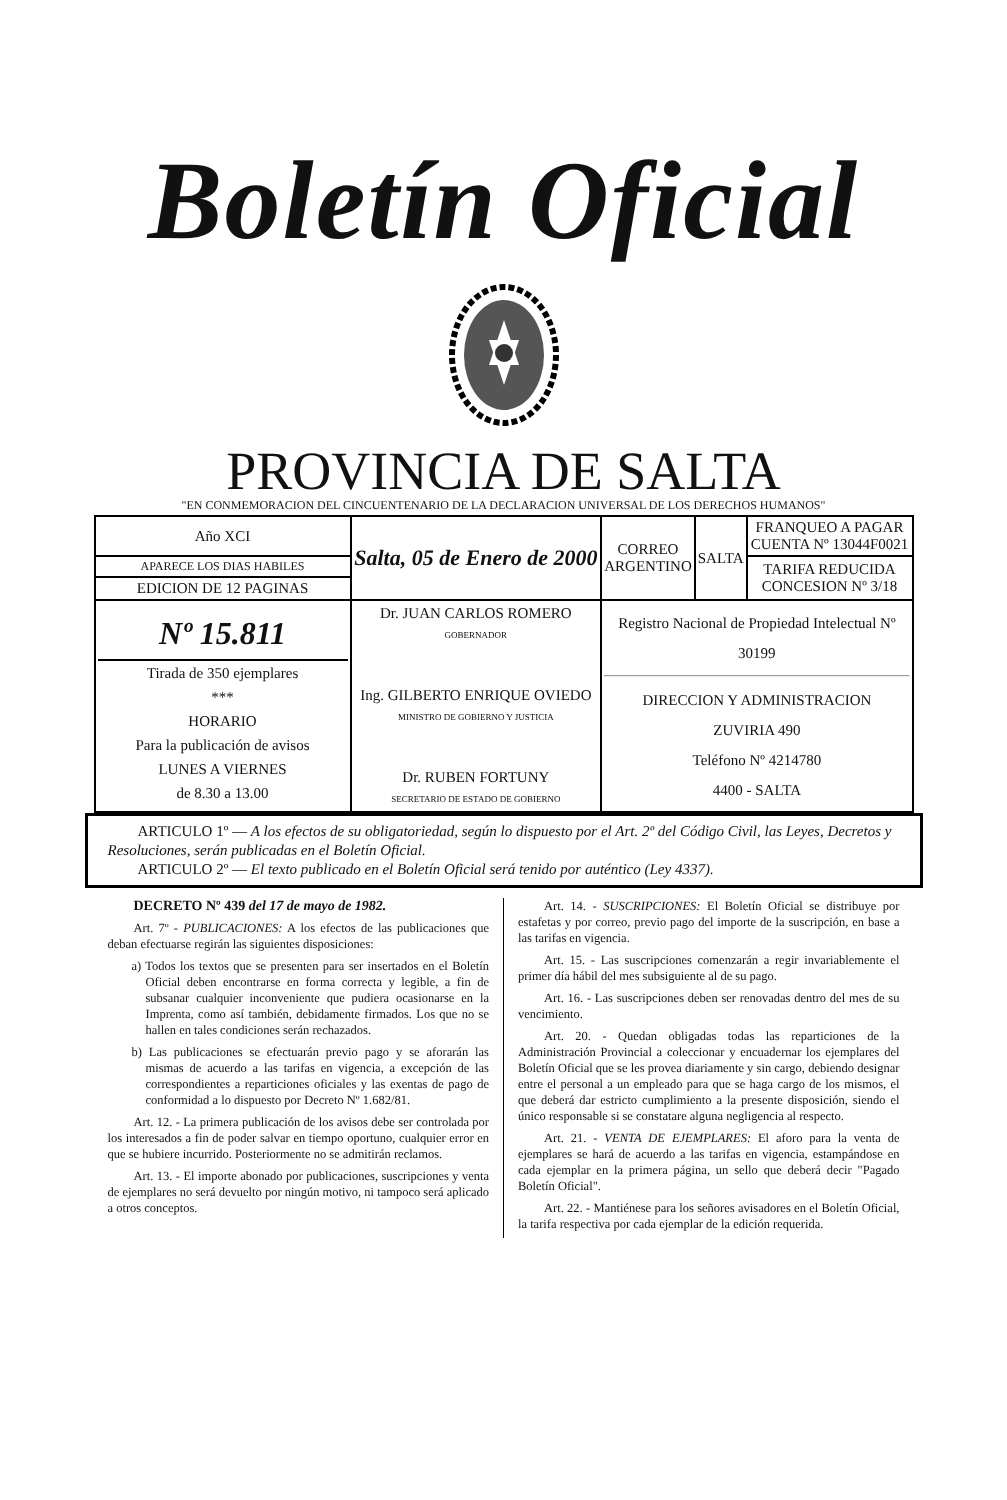Boletín Oficial
PROVINCIA DE SALTA
"EN CONMEMORACION DEL CINCUENTENARIO DE LA DECLARACION UNIVERSAL DE LOS DERECHOS HUMANOS"
| Año XCI | Salta, 05 de Enero de 2000 | CORREO ARGENTINO | SALTA | FRANQUEO A PAGAR CUENTA Nº 13044F0021 |
| APARECE LOS DIAS HABILES | | | | TARIFA REDUCIDA CONCESION Nº 3/18 |
| EDICION DE 12 PAGINAS | | | | |
| Nº 15.811 Tirada de 350 ejemplares *** HORARIO Para la publicación de avisos LUNES A VIERNES de 8.30 a 13.00 | Dr. JUAN CARLOS ROMERO GOBERNADOR Ing. GILBERTO ENRIQUE OVIEDO MINISTRO DE GOBIERNO Y JUSTICIA Dr. RUBEN FORTUNY SECRETARIO DE ESTADO DE GOBIERNO | Registro Nacional de Propiedad Intelectual Nº 30199 DIRECCION Y ADMINISTRACION ZUVIRIA 490 Teléfono Nº 4214780 4400 - SALTA | | |
ARTICULO 1º — A los efectos de su obligatoriedad, según lo dispuesto por el Art. 2º del Código Civil, las Leyes, Decretos y Resoluciones, serán publicadas en el Boletín Oficial.
ARTICULO 2º — El texto publicado en el Boletín Oficial será tenido por auténtico (Ley 4337).
DECRETO Nº 439 del 17 de mayo de 1982.
Art. 7º - PUBLICACIONES: A los efectos de las publicaciones que deban efectuarse regirán las siguientes disposiciones:
a) Todos los textos que se presenten para ser insertados en el Boletín Oficial deben encontrarse en forma correcta y legible, a fin de subsanar cualquier inconveniente que pudiera ocasionarse en la Imprenta, como así también, debidamente firmados. Los que no se hallen en tales condiciones serán rechazados.
b) Las publicaciones se efectuarán previo pago y se aforarán las mismas de acuerdo a las tarifas en vigencia, a excepción de las correspondientes a reparticiones oficiales y las exentas de pago de conformidad a lo dispuesto por Decreto Nº 1.682/81.
Art. 12. - La primera publicación de los avisos debe ser controlada por los interesados a fin de poder salvar en tiempo oportuno, cualquier error en que se hubiere incurrido. Posteriormente no se admitirán reclamos.
Art. 13. - El importe abonado por publicaciones, suscripciones y venta de ejemplares no será devuelto por ningún motivo, ni tampoco será aplicado a otros conceptos.
Art. 14. - SUSCRIPCIONES: El Boletín Oficial se distribuye por estafetas y por correo, previo pago del importe de la suscripción, en base a las tarifas en vigencia.
Art. 15. - Las suscripciones comenzarán a regir invariablemente el primer día hábil del mes subsiguiente al de su pago.
Art. 16. - Las suscripciones deben ser renovadas dentro del mes de su vencimiento.
Art. 20. - Quedan obligadas todas las reparticiones de la Administración Provincial a coleccionar y encuadernar los ejemplares del Boletín Oficial que se les provea diariamente y sin cargo, debiendo designar entre el personal a un empleado para que se haga cargo de los mismos, el que deberá dar estricto cumplimiento a la presente disposición, siendo el único responsable si se constatare alguna negligencia al respecto.
Art. 21. - VENTA DE EJEMPLARES: El aforo para la venta de ejemplares se hará de acuerdo a las tarifas en vigencia, estampándose en cada ejemplar en la primera página, un sello que deberá decir "Pagado Boletín Oficial".
Art. 22. - Mantiénese para los señores avisadores en el Boletín Oficial, la tarifa respectiva por cada ejemplar de la edición requerida.